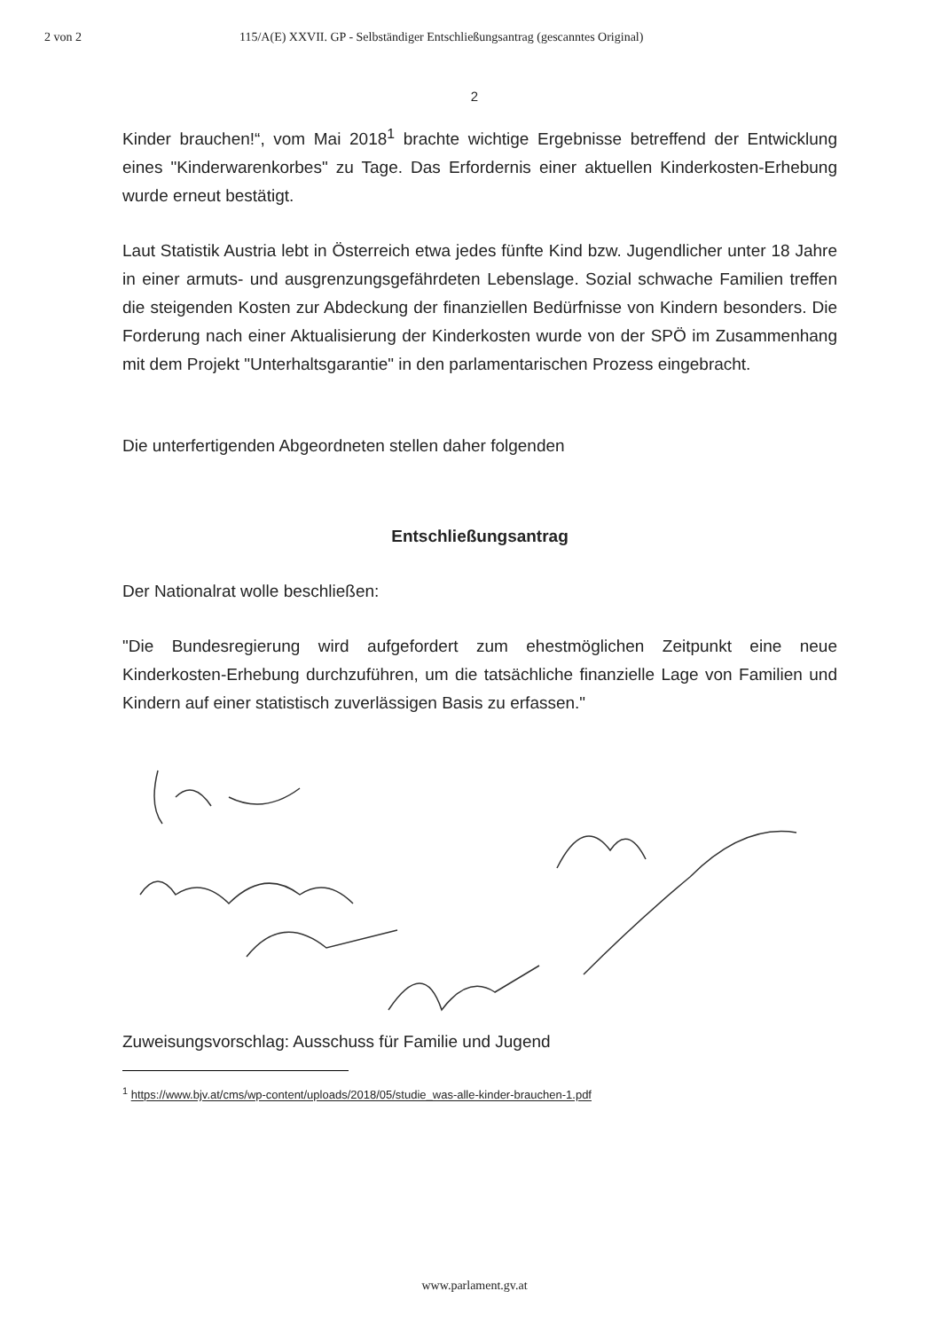2 von 2 115/A(E) XXVII. GP - Selbständiger Entschließungsantrag (gescanntes Original)
2
Kinder brauchen!“, vom Mai 2018<sup>1</sup> brachte wichtige Ergebnisse betreffend der Entwicklung eines "Kinderwarenkorbes" zu Tage. Das Erfordernis einer aktuellen Kinderkosten-Erhebung wurde erneut bestätigt.
Laut Statistik Austria lebt in Österreich etwa jedes fünfte Kind bzw. Jugendlicher unter 18 Jahre in einer armuts- und ausgrenzungsgefährdeten Lebenslage. Sozial schwache Familien treffen die steigenden Kosten zur Abdeckung der finanziellen Bedürfnisse von Kindern besonders. Die Forderung nach einer Aktualisierung der Kinderkosten wurde von der SPÖ im Zusammenhang mit dem Projekt "Unterhaltsgarantie" in den parlamentarischen Prozess eingebracht.
Die unterfertigenden Abgeordneten stellen daher folgenden
Entschließungsantrag
Der Nationalrat wolle beschließen:
"Die Bundesregierung wird aufgefordert zum ehestmöglichen Zeitpunkt eine neue Kinderkosten-Erhebung durchzuführen, um die tatsächliche finanzielle Lage von Familien und Kindern auf einer statistisch zuverlässigen Basis zu erfassen."
Zuweisungsvorschlag: Ausschuss für Familie und Jugend
<sup>1</sup> https://www.bjv.at/cms/wp-content/uploads/2018/05/studie_was-alle-kinder-brauchen-1.pdf
www.parlament.gv.at